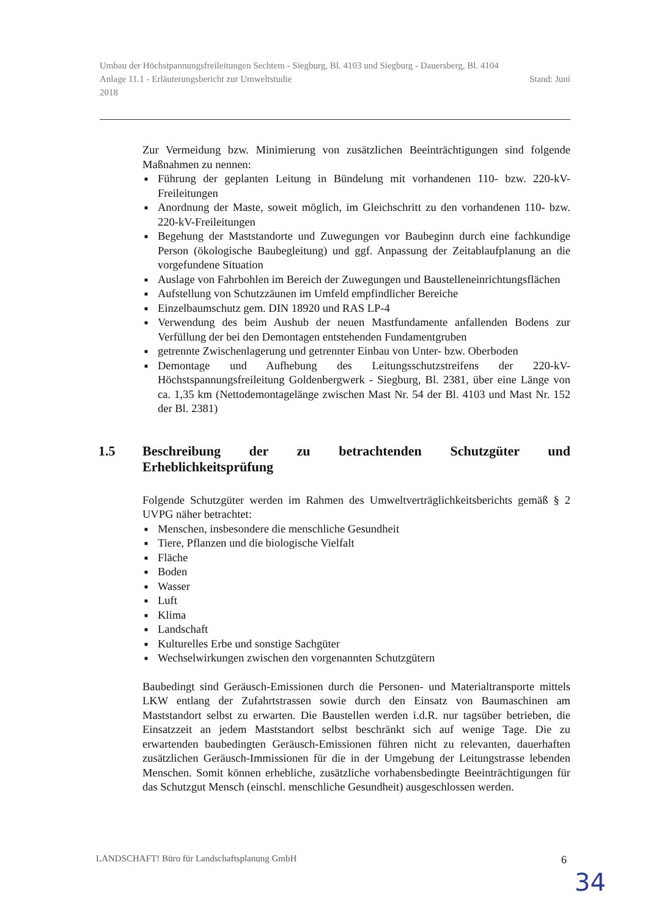Umbau der Höchstpannungsfreileitungen Sechtem - Siegburg, Bl. 4103 und Siegburg - Dauersberg, Bl. 4104
Anlage 11.1 - Erläuterungsbericht zur Umweltstudie Stand: Juni
2018
Zur Vermeidung bzw. Minimierung von zusätzlichen Beeinträchtigungen sind folgende Maßnahmen zu nennen:
■ Führung der geplanten Leitung in Bündelung mit vorhandenen 110- bzw. 220-kV-Freileitungen
■ Anordnung der Maste, soweit möglich, im Gleichschritt zu den vorhandenen 110- bzw. 220-kV-Freileitungen
■ Begehung der Maststandorte und Zuwegungen vor Baubeginn durch eine fachkundige Person (ökologische Baubegleitung) und ggf. Anpassung der Zeitablaufplanung an die vorgefundene Situation
■ Auslage von Fahrbohlen im Bereich der Zuwegungen und Baustelleneinrichtungsflächen
■ Aufstellung von Schutzzäunen im Umfeld empfindlicher Bereiche
■ Einzelbaumschutz gem. DIN 18920 und RAS LP-4
■ Verwendung des beim Aushub der neuen Mastfundamente anfallenden Bodens zur Verfüllung der bei den Demontagen entstehenden Fundamentgruben
■ getrennte Zwischenlagerung und getrennter Einbau von Unter- bzw. Oberboden
■ Demontage und Aufhebung des Leitungsschutzstreifens der 220-kV-Höchstspannungsfreileitung Goldenbergwerk - Siegburg, Bl. 2381, über eine Länge von ca. 1,35 km (Nettodemontagelänge zwischen Mast Nr. 54 der Bl. 4103 und Mast Nr. 152 der Bl. 2381)
1.5 Beschreibung der zu betrachtenden Schutzgüter und Erheblichkeitsprüfung
Folgende Schutzgüter werden im Rahmen des Umweltverträglichkeitsberichts gemäß § 2 UVPG näher betrachtet:
■ Menschen, insbesondere die menschliche Gesundheit
■ Tiere, Pflanzen und die biologische Vielfalt
■ Fläche
■ Boden
■ Wasser
■ Luft
■ Klima
■ Landschaft
■ Kulturelles Erbe und sonstige Sachgüter
■ Wechselwirkungen zwischen den vorgenannten Schutzgütern
Baubedingt sind Geräusch-Emissionen durch die Personen- und Materialtransporte mittels LKW entlang der Zufahrtstrassen sowie durch den Einsatz von Baumaschinen am Maststandort selbst zu erwarten. Die Baustellen werden i.d.R. nur tagsüber betrieben, die Einsatzzeit an jedem Maststandort selbst beschränkt sich auf wenige Tage. Die zu erwartenden baubedingten Geräusch-Emissionen führen nicht zu relevanten, dauerhaften zusätzlichen Geräusch-Immissionen für die in der Umgebung der Leitungstrasse lebenden Menschen. Somit können erhebliche, zusätzliche vorhabensbedingte Beeinträchtigungen für das Schutzgut Mensch (einschl. menschliche Gesundheit) ausgeschlossen werden.
LANDSCHAFT! Büro für Landschaftsplanung GmbH 6
34